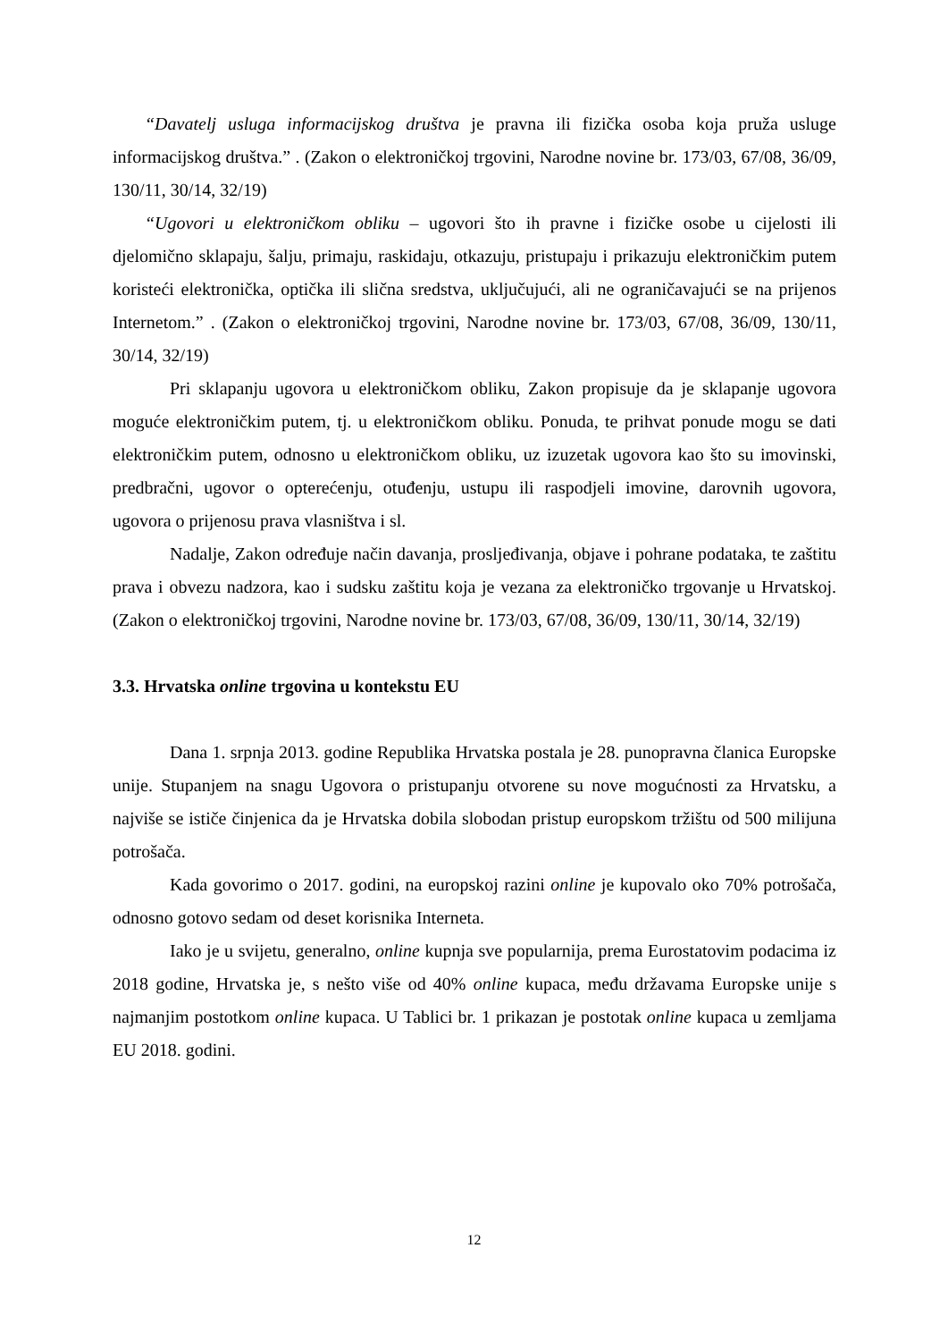“Davatelj usluga informacijskog društva je pravna ili fizička osoba koja pruža usluge informacijskog društva.” . (Zakon o elektroničkoj trgovini, Narodne novine br. 173/03, 67/08, 36/09, 130/11, 30/14, 32/19)
“Ugovori u elektroničkom obliku – ugovori što ih pravne i fizičke osobe u cijelosti ili djelomično sklapaju, šalju, primaju, raskidaju, otkazuju, pristupaju i prikazuju elektroničkim putem koristeći elektronička, optička ili slična sredstva, uključujući, ali ne ograničavajući se na prijenos Internetom.” . (Zakon o elektroničkoj trgovini, Narodne novine br. 173/03, 67/08, 36/09, 130/11, 30/14, 32/19)
Pri sklapanju ugovora u elektroničkom obliku, Zakon propisuje da je sklapanje ugovora moguće elektroničkim putem, tj. u elektroničkom obliku. Ponuda, te prihvat ponude mogu se dati elektroničkim putem, odnosno u elektroničkom obliku, uz izuzetak ugovora kao što su imovinski, predbračni, ugovor o opterećenju, otuđenju, ustupu ili raspodjeli imovine, darovnih ugovora, ugovora o prijenosu prava vlasništva i sl.
Nadalje, Zakon određuje način davanja, prosljeđivanja, objave i pohrane podataka, te zaštitu prava i obvezu nadzora, kao i sudsku zaštitu koja je vezana za elektroničko trgovanje u Hrvatskoj. (Zakon o elektroničkoj trgovini, Narodne novine br. 173/03, 67/08, 36/09, 130/11, 30/14, 32/19)
3.3. Hrvatska online trgovina u kontekstu EU
Dana 1. srpnja 2013. godine Republika Hrvatska postala je 28. punopravna članica Europske unije. Stupanjem na snagu Ugovora o pristupanju otvorene su nove mogućnosti za Hrvatsku, a najviše se ističe činjenica da je Hrvatska dobila slobodan pristup europskom tržištu od 500 milijuna potrošača.
Kada govorimo o 2017. godini, na europskoj razini online je kupovalo oko 70% potrošača, odnosno gotovo sedam od deset korisnika Interneta.
Iako je u svijetu, generalno, online kupnja sve popularnija, prema Eurostatovim podacima iz 2018 godine, Hrvatska je, s nešto više od 40% online kupaca, među državama Europske unije s najmanjim postotkom online kupaca. U Tablici br. 1 prikazan je postotak online kupaca u zemljama EU 2018. godini.
12